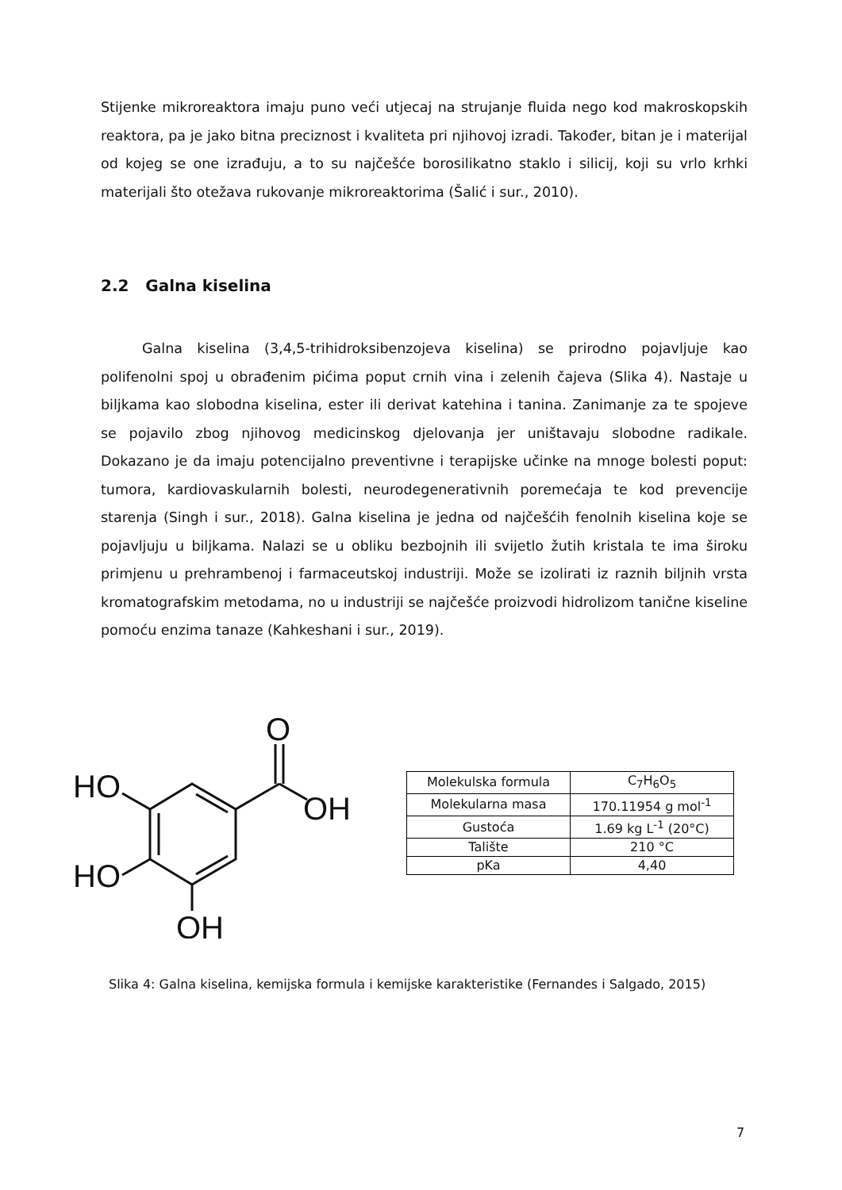Stijenke mikroreaktora imaju puno veći utjecaj na strujanje fluida nego kod makroskopskih reaktora, pa je jako bitna preciznost i kvaliteta pri njihovoj izradi. Također, bitan je i materijal od kojeg se one izrađuju, a to su najčešće borosilikatno staklo i silicij, koji su vrlo krhki materijali što otežava rukovanje mikroreaktorima (Šalić i sur., 2010).
2.2 Galna kiselina
Galna kiselina (3,4,5-trihidroksibenzojeva kiselina) se prirodno pojavljuje kao polifenolni spoj u obrađenim pićima poput crnih vina i zelenih čajeva (Slika 4). Nastaje u biljkama kao slobodna kiselina, ester ili derivat katehina i tanina. Zanimanje za te spojeve se pojavilo zbog njihovog medicinskog djelovanja jer uništavaju slobodne radikale. Dokazano je da imaju potencijalno preventivne i terapijske učinke na mnoge bolesti poput: tumora, kardiovaskularnih bolesti, neurodegenerativnih poremećaja te kod prevencije starenja (Singh i sur., 2018). Galna kiselina je jedna od najčešćih fenolnih kiselina koje se pojavljuju u biljkama. Nalazi se u obliku bezbojnih ili svijetlo žutih kristala te ima široku primjenu u prehrambenoj i farmaceutskoj industriji. Može se izolirati iz raznih biljnih vrsta kromatografskim metodama, no u industriji se najčešće proizvodi hidrolizom tanične kiseline pomoću enzima tanaze (Kahkeshani i sur., 2019).
O
OH
HO
HO
OH
| Molekulska formula | C<sub>7</sub>H<sub>6</sub>O<sub>5</sub> |
| Molekularna masa | 170.11954 g mol<sup>-1</sup> |
| Gustoća | 1.69 kg L<sup>-1</sup> (20°C) |
| Talište | 210 °C |
| pKa | 4,40 |
Slika 4: Galna kiselina, kemijska formula i kemijske karakteristike (Fernandes i Salgado, 2015)
7